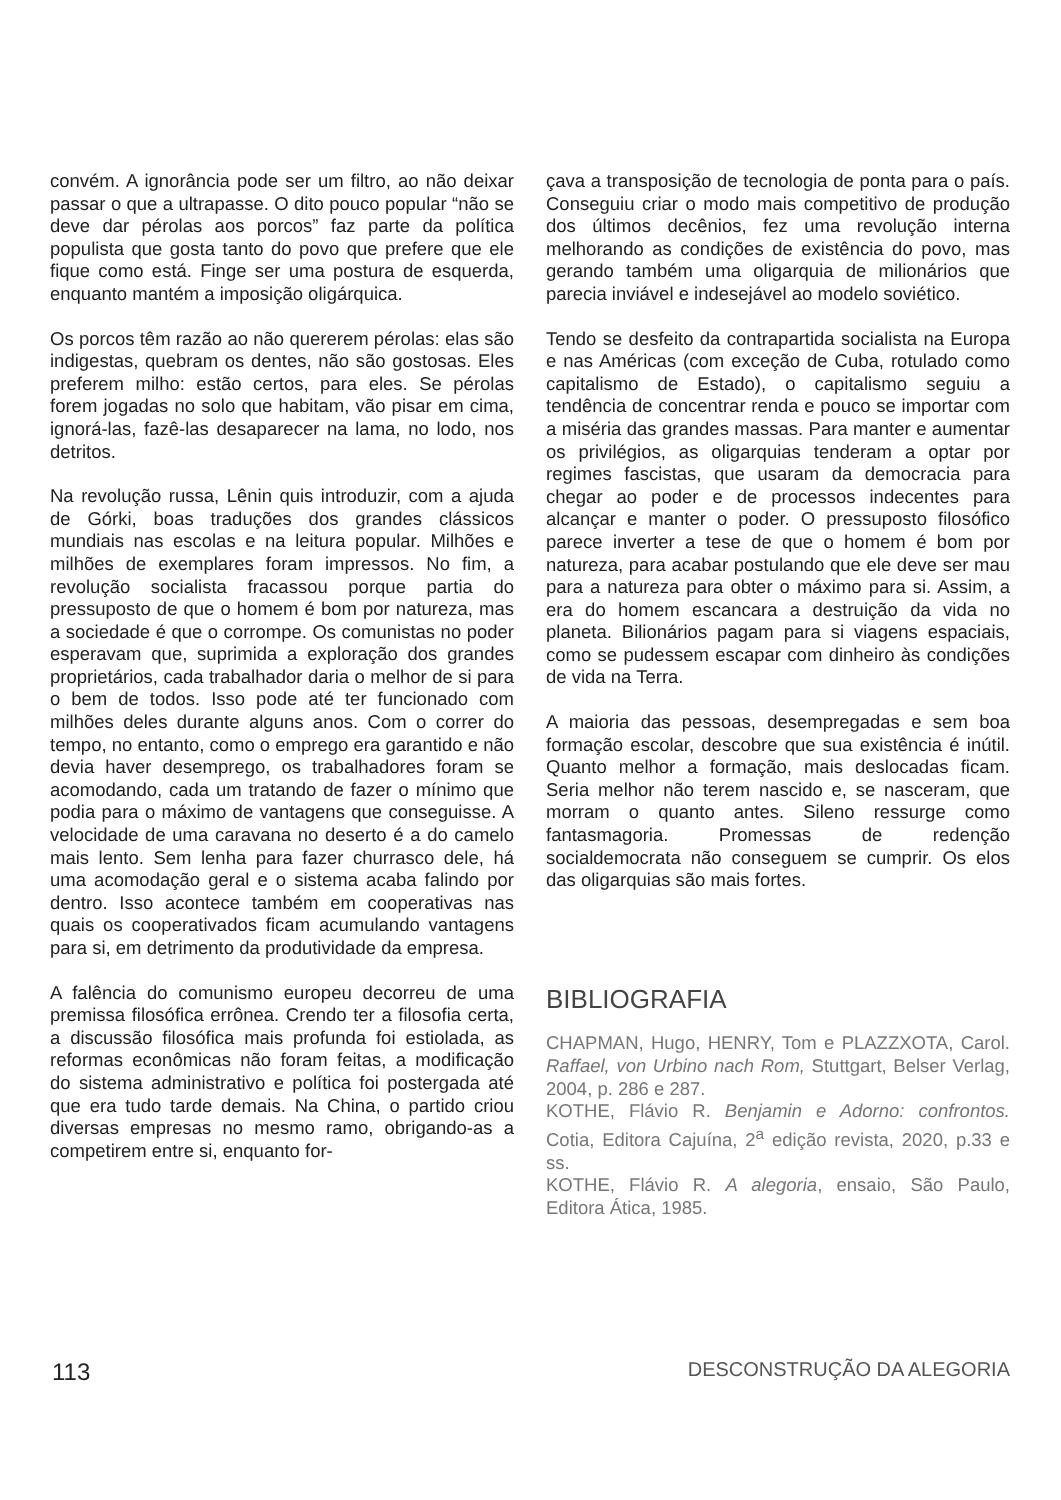convém. A ignorância pode ser um filtro, ao não deixar passar o que a ultrapasse. O dito pouco popular “não se deve dar pérolas aos porcos” faz parte da política populista que gosta tanto do povo que prefere que ele fique como está. Finge ser uma postura de esquerda, enquanto mantém a imposição oligárquica.
Os porcos têm razão ao não quererem pérolas: elas são indigestas, quebram os dentes, não são gostosas. Eles preferem milho: estão certos, para eles. Se pérolas forem jogadas no solo que habitam, vão pisar em cima, ignorá-las, fazê-las desaparecer na lama, no lodo, nos detritos.
Na revolução russa, Lênin quis introduzir, com a ajuda de Górki, boas traduções dos grandes clássicos mundiais nas escolas e na leitura popular. Milhões e milhões de exemplares foram impressos. No fim, a revolução socialista fracassou porque partia do pressuposto de que o homem é bom por natureza, mas a sociedade é que o corrompe. Os comunistas no poder esperavam que, suprimida a exploração dos grandes proprietários, cada trabalhador daria o melhor de si para o bem de todos. Isso pode até ter funcionado com milhões deles durante alguns anos. Com o correr do tempo, no entanto, como o emprego era garantido e não devia haver desemprego, os trabalhadores foram se acomodando, cada um tratando de fazer o mínimo que podia para o máximo de vantagens que conseguisse. A velocidade de uma caravana no deserto é a do camelo mais lento. Sem lenha para fazer churrasco dele, há uma acomodação geral e o sistema acaba falindo por dentro. Isso acontece também em cooperativas nas quais os cooperativados ficam acumulando vantagens para si, em detrimento da produtividade da empresa.
A falência do comunismo europeu decorreu de uma premissa filosófica errônea. Crendo ter a filosofia certa, a discussão filosófica mais profunda foi estiolada, as reformas econômicas não foram feitas, a modificação do sistema administrativo e política foi postergada até que era tudo tarde demais. Na China, o partido criou diversas empresas no mesmo ramo, obrigando-as a competirem entre si, enquanto for-
çava a transposição de tecnologia de ponta para o país. Conseguiu criar o modo mais competitivo de produção dos últimos decênios, fez uma revolução interna melhorando as condições de existência do povo, mas gerando também uma oligarquia de milionários que parecia inviável e indesejável ao modelo soviético.
Tendo se desfeito da contrapartida socialista na Europa e nas Américas (com exceção de Cuba, rotulado como capitalismo de Estado), o capitalismo seguiu a tendência de concentrar renda e pouco se importar com a miséria das grandes massas. Para manter e aumentar os privilégios, as oligarquias tenderam a optar por regimes fascistas, que usaram da democracia para chegar ao poder e de processos indecentes para alcançar e manter o poder. O pressuposto filosófico parece inverter a tese de que o homem é bom por natureza, para acabar postulando que ele deve ser mau para a natureza para obter o máximo para si. Assim, a era do homem escancara a destruição da vida no planeta. Bilionários pagam para si viagens espaciais, como se pudessem escapar com dinheiro às condições de vida na Terra.
A maioria das pessoas, desempregadas e sem boa formação escolar, descobre que sua existência é inútil. Quanto melhor a formação, mais deslocadas ficam. Seria melhor não terem nascido e, se nasceram, que morram o quanto antes. Sileno ressurge como fantasmagoria. Promessas de redenção socialdemocrata não conseguem se cumprir. Os elos das oligarquias são mais fortes.
BIBLIOGRAFIA
CHAPMAN, Hugo, HENRY, Tom e PLAZZXOTA, Carol. Raffael, von Urbino nach Rom, Stuttgart, Belser Verlag, 2004, p. 286 e 287.
KOTHE, Flávio R. Benjamin e Adorno: confrontos. Cotia, Editora Cajuína, 2<sup>a</sup> edição revista, 2020, p.33 e ss.
KOTHE, Flávio R. A alegoria, ensaio, São Paulo, Editora Ática, 1985.
113 DESCONSTRUÇÃO DA ALEGORIA